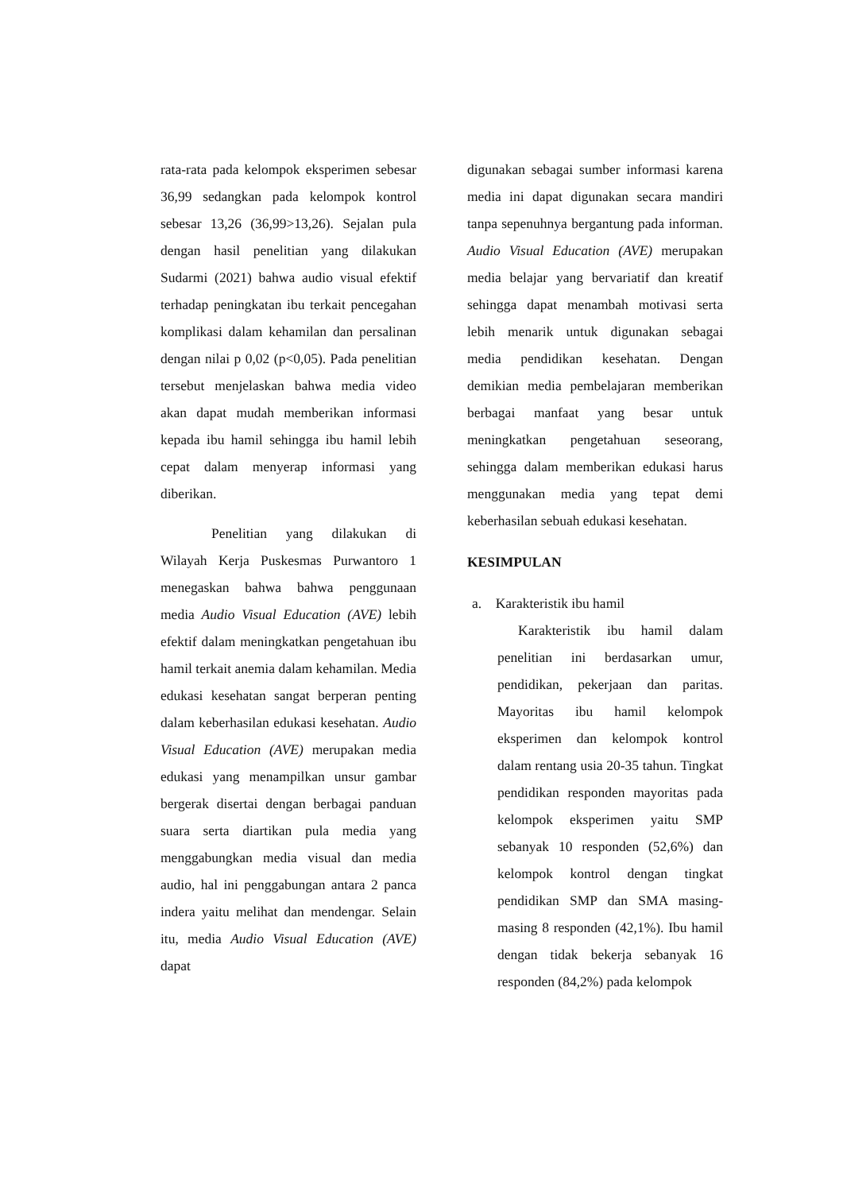rata-rata pada kelompok eksperimen sebesar 36,99 sedangkan pada kelompok kontrol sebesar 13,26 (36,99>13,26). Sejalan pula dengan hasil penelitian yang dilakukan Sudarmi (2021) bahwa audio visual efektif terhadap peningkatan ibu terkait pencegahan komplikasi dalam kehamilan dan persalinan dengan nilai p 0,02 (p<0,05). Pada penelitian tersebut menjelaskan bahwa media video akan dapat mudah memberikan informasi kepada ibu hamil sehingga ibu hamil lebih cepat dalam menyerap informasi yang diberikan.
Penelitian yang dilakukan di Wilayah Kerja Puskesmas Purwantoro 1 menegaskan bahwa bahwa penggunaan media Audio Visual Education (AVE) lebih efektif dalam meningkatkan pengetahuan ibu hamil terkait anemia dalam kehamilan. Media edukasi kesehatan sangat berperan penting dalam keberhasilan edukasi kesehatan. Audio Visual Education (AVE) merupakan media edukasi yang menampilkan unsur gambar bergerak disertai dengan berbagai panduan suara serta diartikan pula media yang menggabungkan media visual dan media audio, hal ini penggabungan antara 2 panca indera yaitu melihat dan mendengar. Selain itu, media Audio Visual Education (AVE) dapat
digunakan sebagai sumber informasi karena media ini dapat digunakan secara mandiri tanpa sepenuhnya bergantung pada informan. Audio Visual Education (AVE) merupakan media belajar yang bervariatif dan kreatif sehingga dapat menambah motivasi serta lebih menarik untuk digunakan sebagai media pendidikan kesehatan. Dengan demikian media pembelajaran memberikan berbagai manfaat yang besar untuk meningkatkan pengetahuan seseorang, sehingga dalam memberikan edukasi harus menggunakan media yang tepat demi keberhasilan sebuah edukasi kesehatan.
KESIMPULAN
a. Karakteristik ibu hamil
Karakteristik ibu hamil dalam penelitian ini berdasarkan umur, pendidikan, pekerjaan dan paritas. Mayoritas ibu hamil kelompok eksperimen dan kelompok kontrol dalam rentang usia 20-35 tahun. Tingkat pendidikan responden mayoritas pada kelompok eksperimen yaitu SMP sebanyak 10 responden (52,6%) dan kelompok kontrol dengan tingkat pendidikan SMP dan SMA masing-masing 8 responden (42,1%). Ibu hamil dengan tidak bekerja sebanyak 16 responden (84,2%) pada kelompok